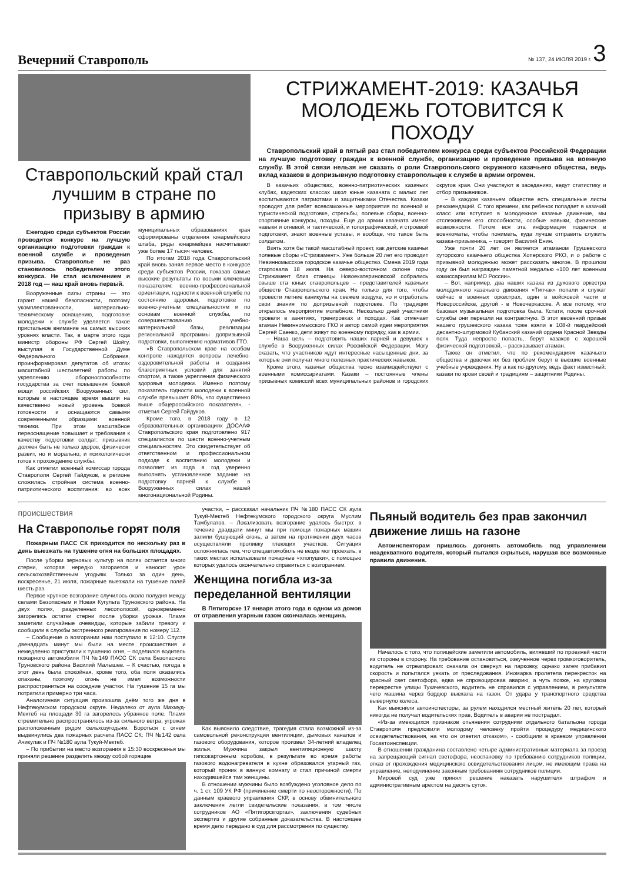Вечерний Ставрополь
№ 137, 24 ИЮЛЯ 2019 г. 3
Ставропольский край стал лучшим в стране по призыву в армию
Ежегодно среди субъектов России проводится конкурс на лучшую организацию подготовки граждан к военной службе и проведения призыва. Ставрополье не раз становилось победителем этого конкурса. Не стал исключением и 2018 год — наш край вновь первый.
Вооруженные силы страны — это гарант нашей безопасности, поэтому укомплектованности, материально-техническому оснащению, подготовке молодежи к службе уделяется такое пристальное внимание на самых высоких уровнях власти. Так, в марте этого года министр обороны РФ Сергей Шойгу, выступая в Государственной Думе Федерального Собрания, проинформировал депутатов об итогах масштабной шестилетней работы по укреплению обороноспособности государства за счет повышения боевой мощи российских Вооруженных сил, которые в настоящее время вышли на качественно новый уровень боевой готовности и оснащаются самыми современными образцами военной техники. При этом масштабное переоснащение повышает и требования к качеству подготовки солдат: призывник должен быть не только здоров, физически развит, но и морально, и психологически готов к прохождению службы.
Как отметил военный комиссар города Ставрополя Сергей Гайдуков, в регионе сложилась стройная система военно-патриотического воспитания: во всех муниципальных образованиях края сформированы отделения юнармейского штаба, ряды юнармейцев насчитывают уже более 17 тысяч человек.
По итогам 2018 года Ставропольский край вновь занял первое место в конкурсе среди субъектов России, показав самые высокие результаты по восьми ключевым показателям: военно-профессиональной ориентации, годности к военной службе по состоянию здоровья, подготовке по военно-учетным специальностям и по основам военной службы, по совершенствованию учебно-материальной базы, реализации региональной программы допризывной подготовки, выполнению нормативов ГТО.
«В Ставропольском крае на особом контроле находятся вопросы лечебно-оздоровительной работы и создания благоприятных условий для занятий спортом, а также укрепления физического здоровья молодежи. Именно поэтому показатель годности молодежи к военной службе превышает 80%, что существенно выше общероссийского показателя», - отметил Сергей Гайдуков.
Кроме того, в 2018 году в 12 образовательных организациях ДОСААФ Ставропольского края подготовлено 917 специалистов по шести военно-учетным специальностям. Это свидетельствует об ответственном и профессиональном подходе к воспитанию молодежи и позволяет из года в год уверенно выполнять установленное задание на подготовку парней к службе в Вооруженных силах нашей многонациональной Родины.
СТРИЖАМЕНТ-2019: КАЗАЧЬЯ МОЛОДЕЖЬ ГОТОВИТСЯ К ПОХОДУ
Ставропольский край в пятый раз стал победителем конкурса среди субъектов Российской Федерации на лучшую подготовку граждан к военной службе, организацию и проведение призыва на военную службу. В этой связи нельзя не сказать о роли Ставропольского окружного казачьего общества, ведь вклад казаков в допризывную подготовку ставропольцев к службе в армии огромен.
В казачьих обществах, военно-патриотических казачьих клубах, кадетских классах школ юные казачата с малых лет воспитываются патриотами и защитниками Отечества. Казаки проводят для ребят всевозможные мероприятия по военной и туристической подготовке, стрельбы, полевые сборы, военно-спортивные конкурсы, походы. Еще до армии казачата имеют навыки и огневой, и тактической, и топографической, и строевой подготовки, знают военные уставы, и вообще, что такое быть солдатом.
Взять хотя бы такой масштабный проект, как детские казачьи полевые сборы «Стрижамент». Уже больше 20 лет его проводит Невинномысское городское казачье общество. Смена 2019 года стартовала 18 июля. На северо-восточном склоне горы Стрижамент близ станицы Новоекатериновской собрались свыше ста юных ставропольцев – представителей казачьих обществ Ставропольского края. Не только для того, чтобы провести летние каникулы на свежем воздухе, но и отработать свои знания по допризывной подготовке. По традиции открылось мероприятие молебном. Несколько дней участники провели в занятиях, тренировках и походах. Как отмечает атаман Невинномысского ГКО и автор самой идеи мероприятия Сергей Саенко, дети живут по военному порядку, как в армии.
– Наша цель – подготовить наших парней и девушек к службе в Вооруженных силах Российской Федерации. Могу сказать, что участников ждут интересные насыщенные дни, за которые они получат много полезных практических навыков.
Кроме этого, казачьи общества тесно взаимодействуют с военными комиссариатами. Казаки – постоянные члены призывных комиссий всех муниципальных районов и городских округов края. Они участвуют в заседаниях, ведут статистику и отбор призывников.
– В каждом казачьем обществе есть специальные листы рекомендаций. С того времени, как ребенок попадает в казачий класс или вступает в молодежное казачье движение, мы отслеживаем его способности, особые навыки, физические возможности. Потом вся эта информация подается в военкоматы, чтобы понимать, куда лучше отправить служить казака-призывника, – говорит Василий Енин.
Уже почти 20 лет он является атаманом Грушевского хуторского казачьего общества Хоперского РКО, и о работе с призывной молодежью может рассказать многое. В прошлом году он был награжден памятной медалью «100 лет военным комиссариатам МО России».
– Вот, например, два наших казака из духового оркестра молодежного казачьего движения «Типчак» попали и служат сейчас в военных оркестрах, один в войсковой части в Новороссийске, другой - в Новочеркасске. А все потому, что базовая музыкальная подготовка была. Кстати, после срочной службы они перешли на контрактную. В этот весенний призыв нашего грушевского казака тоже взяли в 108-й гвардейский десантно-штурмовой Кубанский казачий ордена Красной Звезды полк. Туда непросто попасть, берут казаков с хорошей физической подготовкой, – рассказывает атаман.
Также он отметил, что по рекомендациям казачьего общества и девочек их без проблем берут в высшие военные учебные учреждения. Ну а как по-другому, ведь факт известный: казаки по крови своей и традициям – защитники Родины.
происшествия
На Ставрополье горят поля
Пожарным ПАСС СК приходится по нескольку раз в день выезжать на тушение огня на больших площадях.
После уборки зерновых культур на полях остается много стерни, которая нередко загорается и наносит урон сельскохозяйственным угодьям. Только за один день, воскресенье, 21 июля, пожарные выезжали на тушение полей шесть раз.
Первое крупное возгорание случилось около полудня между селами Безопасным и Новая Кугульта Труновского района. На двух полях, разделенных лесополосой, одновременно загорелись остатки стерни после уборки урожая. Пламя заметили случайные очевидцы, которые забили тревогу и сообщили в службы экстренного реагирования по номеру 112.
– Сообщение о возгорании нам поступило в 12:10. Спустя двенадцать минут мы были на месте происшествия и немедленно приступили к тушению огня, – поделился водитель пожарного автомобиля ПЧ №149 ПАСС СК села Безопасного Труновского района Василий Малышев. – К счастью, погода в этот день была спокойная, кроме того, оба поля оказались опаханы, поэтому огонь не имел возможности распространиться на соседние участки. На тушение 15 га мы потратили примерно три часа.
Аналогичная ситуация произошла днём того же дня в Нефтекумском городском округе. Недалеко от аула Махмуд-Мектеб на площади 30 га загорелось убранное поле. Пламя стремительно распространялось из-за сильного ветра, угрожая расположенным рядом сельхозугодьям. Бороться с огнем выдвинулись два пожарных расчета ПАСС СК: ПЧ №142 села Ачикулак и ПЧ №180 аула Тукуй-Мектеб.
– По прибытии на место возгорания в 15:30 воскресенья мы приняли решение разделить между собой горящие
участки, – рассказал начальник ПЧ №180 ПАСС СК аула Тукуй-Мектеб Нефтекумского городского округа Муслим Тамбулатов. – Локализовать возгорание удалось быстро: в течение двадцати минут мы при помощи пожарных машин залили бушующий огонь, а затем на протяжении двух часов осуществляли проливку тлеющих участков. Ситуация осложнялась тем, что спецавтомобиль не везде мог проехать, в таких местах использовали пожарные «хлопушки», с помощью которых удалось окончательно справиться с возгоранием.
Женщина погибла из-за переделанной вентиляции
В Пятигорске 17 января этого года в одном из домов от отравления угарным газом скончалась женщина.
Как выяснило следствие, трагедия стала возможной из-за самовольной реконструкции вентиляции, дымовых каналов и газового оборудования, которое произвел 34-летний владелец жилья. Мужчина закрыл вентиляционную шахту гипсокартонным коробом, в результате во время работы газового водонагревателя в кухне образовался угарный газ, который проник в ванную комнату и стал причиной смерти находившейся там женщины.
В отношении мужчины было возбуждено уголовное дело по ч. 1 ст. 109 УК РФ (причинение смерти по неосторожности). По данным краевого управления СКР, в основу обвинительного заключения легли свидетельские показания, в том числе сотрудников АО «Пятигорскгоргаз», заключения судебных экспертиз и другие собранные доказательства. В настоящее время дело передано в суд для рассмотрения по существу.
Пьяный водитель без прав закончил движение лишь на газоне
Автоинспекторам пришлось догонять автомобиль под управлением неадекватного водителя, который пытался скрыться, нарушая все возможные правила движения.
Началось с того, что полицейские заметили автомобиль, вилявший по проезжей части из стороны в сторону. На требование остановиться, озвученное через громкоговоритель, водитель не отреагировал: сначала он свернул на парковку, однако затем прибавил скорость и попытался уехать от преследования. Иномарка пролетела перекресток на красный свет светофора, едва не спровоцировав аварию, а чуть позже, на круговом перекрестке улицы Тухачевского, водитель не справился с управлением, в результате чего машина через бордюр выехала на газон. От удара у транспортного средства вывернуло колеса.
Как выяснили автоинспекторы, за рулем находился местный житель 20 лет, который никогда не получал водительских прав. Водитель в аварии не пострадал.
«Из-за имеющихся признаков опьянения сотрудники отдельного батальона города Ставрополя предложили молодому человеку пройти процедуру медицинского освидетельствования, на что он ответил отказом», - сообщили в краевом управлении Госавтоинспекции.
В отношении гражданина составлено четыре административных материала за проезд на запрещающий сигнал светофора, неостановку по требованию сотрудников полиции, отказ от прохождения медицинского освидетельствования лицом, не имеющим права на управление, неподчинение законным требованиям сотрудников полиции.
Мировой суд уже принял решение наказать нарушителя штрафом и административным арестом на десять суток.